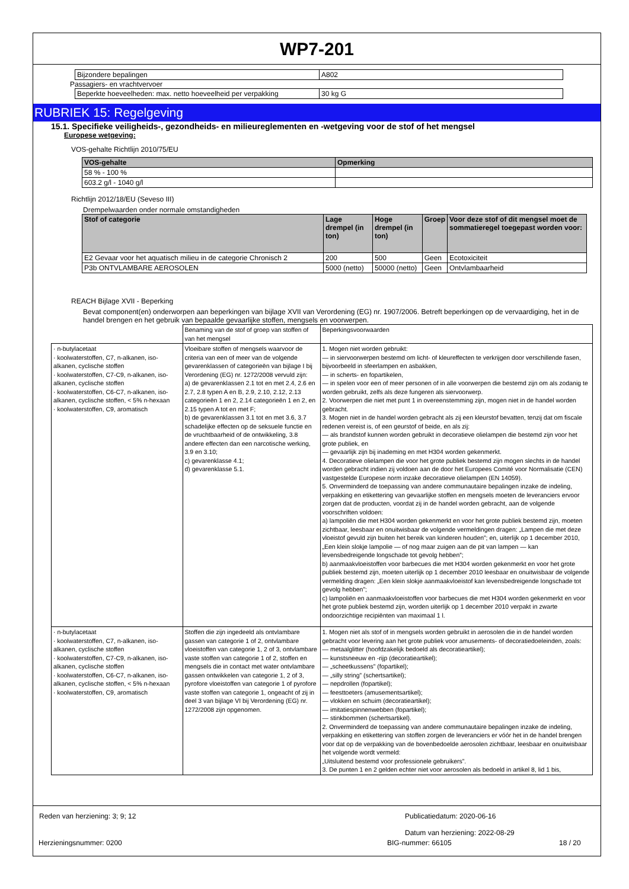WP7-201
| Bijzondere bepalingen | A802 |
Passagiers- en vrachtvervoer
| Beperkte hoeveelheden: max. netto hoeveelheid per verpakking | 30 kg G |
RUBRIEK 15: Regelgeving
15.1. Specifieke veiligheids-, gezondheids- en milieureglementen en -wetgeving voor de stof of het mengsel
Europese wetgeving:
VOS-gehalte Richtlijn 2010/75/EU
| VOS-gehalte | Opmerking |
| --- | --- |
| 58 % - 100 % | |
| 603.2 g/l - 1040 g/l | |
Richtlijn 2012/18/EU (Seveso III)
Drempelwaarden onder normale omstandigheden
| Stof of categorie | Lage drempel (in ton) | Hoge drempel (in ton) | Groep | Voor deze stof of dit mengsel moet de sommatieregel toegepast worden voor: |
| --- | --- | --- | --- | --- |
| E2 Gevaar voor het aquatisch milieu in de categorie Chronisch 2 | 200 | 500 | Geen | Ecotoxiciteit |
| P3b ONTVLAMBARE AEROSOLEN | 5000 (netto) | 50000 (netto) | Geen | Ontvlambaarheid |
REACH Bijlage XVII - Beperking
Bevat component(en) onderworpen aan beperkingen van bijlage XVII van Verordening (EG) nr. 1907/2006. Betreft beperkingen op de vervaardiging, het in de handel brengen en het gebruik van bepaalde gevaarlijke stoffen, mengsels en voorwerpen.
| | Benaming van de stof of groep van stoffen of van het mengsel | Beperkingsvoorwaarden |
| · n-butylacetaat · koolwaterstoffen, C7, n-alkanen, iso-alkanen, cyclische stoffen · koolwaterstoffen, C7-C9, n-alkanen, iso-alkanen, cyclische stoffen · koolwaterstoffen, C6-C7, n-alkanen, iso-alkanen, cyclische stoffen, < 5% n-hexaan · koolwaterstoffen, C9, aromatisch | Vloeibare stoffen of mengsels waarvoor de criteria van een of meer van de volgende gevarenklassen of categorieën van bijlage I bij Verordening (EG) nr. 1272/2008 vervuld zijn: a) de gevarenklassen 2.1 tot en met 2.4, 2.6 en 2.7, 2.8 typen A en B, 2.9, 2.10, 2.12, 2.13 categorieën 1 en 2, 2.14 categorieën 1 en 2, en 2.15 typen A tot en met F; b) de gevarenklassen 3.1 tot en met 3.6, 3.7 schadelijke effecten op de seksuele functie en de vruchtbaarheid of de ontwikkeling, 3.8 andere effecten dan een narcotische werking, 3.9 en 3.10; c) gevarenklasse 4.1; d) gevarenklasse 5.1. | 1. Mogen niet worden gebruikt: — in siervoorwerpen bestemd om licht- of kleureffecten te verkrijgen door verschillende fasen, bijvoorbeeld in sfeerlampen en asbakken, — in scherts- en fopartikelen, — in spelen voor een of meer personen of in alle voorwerpen die bestemd zijn om als zodanig te worden gebruikt, zelfs als deze fungeren als siervoorwerp. 2. Voorwerpen die niet met punt 1 in overeenstemming zijn, mogen niet in de handel worden gebracht. 3. Mogen niet in de handel worden gebracht als zij een kleurstof bevatten, tenzij dat om fiscale redenen vereist is, of een geurstof of beide, en als zij: — als brandstof kunnen worden gebruikt in decoratieve olielampen die bestemd zijn voor het grote publiek, en — gevaarlijk zijn bij inademing en met H304 worden gekenmerkt. 4. Decoratieve olielampen die voor het grote publiek bestemd zijn mogen slechts in de handel worden gebracht indien zij voldoen aan de door het Europees Comité voor Normalisatie (CEN) vastgestelde Europese norm inzake decoratieve olielampen (EN 14059). 5. Onverminderd de toepassing van andere communautaire bepalingen inzake de indeling, verpakking en etikettering van gevaarlijke stoffen en mengsels moeten de leveranciers ervoor zorgen dat de producten, voordat zij in de handel worden gebracht, aan de volgende voorschriften voldoen: a) lampoliën die met H304 worden gekenmerkt en voor het grote publiek bestemd zijn, moeten zichtbaar, leesbaar en onuitwisbaar de volgende vermeldingen dragen: „Lampen die met deze vloeistof gevuld zijn buiten het bereik van kinderen houden”; en, uiterlijk op 1 december 2010, „Een klein slokje lampolie — of nog maar zuigen aan de pit van lampen — kan levensbedreigende longschade tot gevolg hebben”; b) aanmaakvloeistoffen voor barbecues die met H304 worden gekenmerkt en voor het grote publiek bestemd zijn, moeten uiterlijk op 1 december 2010 leesbaar en onuitwisbaar de volgende vermelding dragen: „Een klein slokje aanmaakvloeistof kan levensbedreigende longschade tot gevolg hebben”; c) lampoliën en aanmaakvloeistoffen voor barbecues die met H304 worden gekenmerkt en voor het grote publiek bestemd zijn, worden uiterlijk op 1 december 2010 verpakt in zwarte ondoorzichtige recipiënten van maximaal 1 l. |
| · n-butylacetaat · koolwaterstoffen, C7, n-alkanen, iso-alkanen, cyclische stoffen · koolwaterstoffen, C7-C9, n-alkanen, iso-alkanen, cyclische stoffen · koolwaterstoffen, C6-C7, n-alkanen, iso-alkanen, cyclische stoffen, < 5% n-hexaan · koolwaterstoffen, C9, aromatisch | Stoffen die zijn ingedeeld als ontvlambare gassen van categorie 1 of 2, ontvlambare vloeistoffen van categorie 1, 2 of 3, ontvlambare vaste stoffen van categorie 1 of 2, stoffen en mengsels die in contact met water ontvlambare gassen ontwikkelen van categorie 1, 2 of 3, pyrofore vloeistoffen van categorie 1 of pyrofore vaste stoffen van categorie 1, ongeacht of zij in deel 3 van bijlage VI bij Verordening (EG) nr. 1272/2008 zijn opgenomen. | 1. Mogen niet als stof of in mengsels worden gebruikt in aerosolen die in de handel worden gebracht voor levering aan het grote publiek voor amusements- of decoratiedoeleinden, zoals: — metaalglitter (hoofdzakelijk bedoeld als decoratieartikel); — kunstsneeuw en -rijp (decoratieartikel); — „scheetkussens” (fopartikel); — „silly string” (schertsartikel); — nepdrollen (fopartikel); — feesttoeters (amusementsartikel); — vlokken en schuim (decoratieartikel); — imitatiespinnenwebben (fopartikel); — stinkbommen (schertsartikel). 2. Onverminderd de toepassing van andere communautaire bepalingen inzake de indeling, verpakking en etikettering van stoffen zorgen de leveranciers er vóór het in de handel brengen voor dat op de verpakking van de bovenbedoelde aerosolen zichtbaar, leesbaar en onuitwisbaar het volgende wordt vermeld: „Uitsluitend bestemd voor professionele gebruikers”. 3. De punten 1 en 2 gelden echter niet voor aerosolen als bedoeld in artikel 8, lid 1 bis, |
Reden van herziening: 3; 9; 12 Publicatiedatum: 2020-06-16
Datum van herziening: 2022-08-29
Herzieningsnummer: 0200 BIG-nummer: 66105 18 / 20